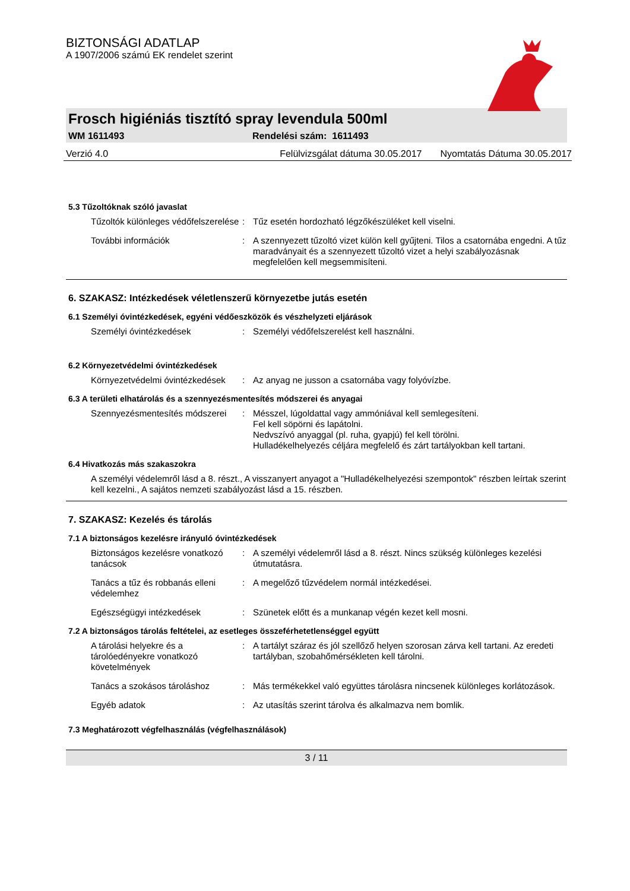BIZTONSÁGI ADATLAP
A 1907/2006 számú EK rendelet szerint
Frosch higiéniás tisztító spray levendula 500ml
WM 1611493 Rendelési szám: 1611493
Verzió 4.0 Felülvizsgálat dátuma 30.05.2017 Nyomtatás Dátuma 30.05.2017
5.3 Tűzoltóknak szóló javaslat
Tűzoltók különleges védőfelszerelése
: Tűz esetén hordozható légzőkészüléket kell viselni.
További információk : A szennyezett tűzoltó vizet külön kell gyűjteni. Tilos a csatornába engedni. A tűz maradványait és a szennyezett tűzoltó vizet a helyi szabályozásnak megfelelően kell megsemmisíteni.
6. SZAKASZ: Intézkedések véletlenszerű környezetbe jutás esetén
6.1 Személyi óvintézkedések, egyéni védőeszközök és vészhelyzeti eljárások
Személyi óvintézkedések : Személyi védőfelszerelést kell használni.
6.2 Környezetvédelmi óvintézkedések
Környezetvédelmi óvintézkedések
: Az anyag ne jusson a csatornába vagy folyóvízbe.
6.3 A területi elhatárolás és a szennyezésmentesítés módszerei és anyagai
Szennyezésmentesítés módszerei
: Mésszel, lúgoldattal vagy ammóniával kell semlegesíteni.
Fel kell söpörni és lapátolni.
Nedvszívó anyaggal (pl. ruha, gyapjú) fel kell törölni.
Hulladékelhelyezés céljára megfelelő és zárt tartályokban kell tartani.
6.4 Hivatkozás más szakaszokra
A személyi védelemről lásd a 8. részt., A visszanyert anyagot a "Hulladékelhelyezési szempontok" részben leírtak szerint kell kezelni., A sajátos nemzeti szabályozást lásd a 15. részben.
7. SZAKASZ: Kezelés és tárolás
7.1 A biztonságos kezelésre irányuló óvintézkedések
Biztonságos kezelésre vonatkozó tanácsok
: A személyi védelemről lásd a 8. részt. Nincs szükség különleges kezelési útmutatásra.
Tanács a tűz és robbanás elleni védelemhez
: A megelőző tűzvédelem normál intézkedései.
Egészségügyi intézkedések : Szünetek előtt és a munkanap végén kezet kell mosni.
7.2 A biztonságos tárolás feltételei, az esetleges összeférhetetlenséggel együtt
A tárolási helyekre és a tárolóedényekre vonatkozó követelmények
: A tartályt száraz és jól szellőző helyen szorosan zárva kell tartani. Az eredeti tartályban, szobahőmérsékleten kell tárolni.
Tanács a szokásos tároláshoz : Más termékekkel való együttes tárolásra nincsenek különleges korlátozások.
Egyéb adatok : Az utasítás szerint tárolva és alkalmazva nem bomlik.
7.3 Meghatározott végfelhasználás (végfelhasználások)
3 / 11